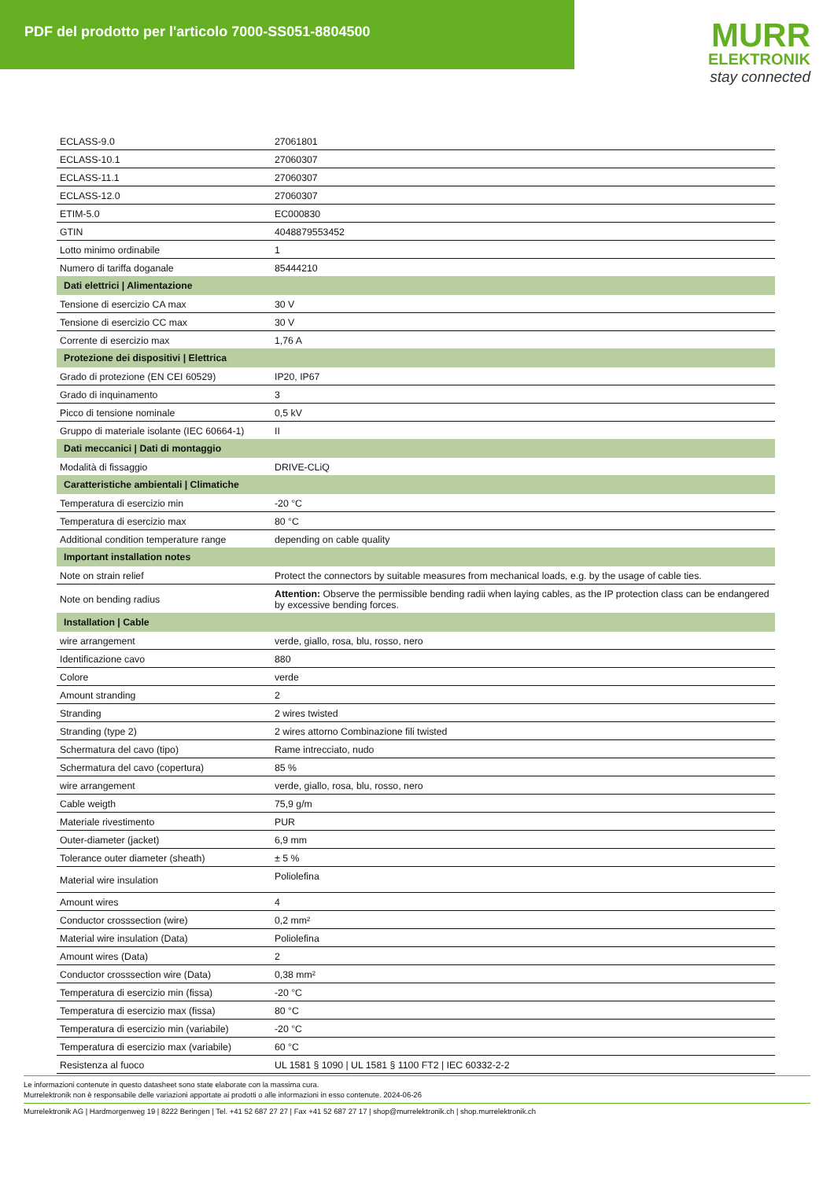PDF del prodotto per l'articolo 7000-SS051-8804500
MURR
ELEKTRONIK
stay connected
| ECLASS-9.0 | 27061801 |
| ECLASS-10.1 | 27060307 |
| ECLASS-11.1 | 27060307 |
| ECLASS-12.0 | 27060307 |
| ETIM-5.0 | EC000830 |
| GTIN | 4048879553452 |
| Lotto minimo ordinabile | 1 |
| Numero di tariffa doganale | 85444210 |
| Dati elettrici / Alimentazione | |
| Tensione di esercizio CA max | 30 V |
| Tensione di esercizio CC max | 30 V |
| Corrente di esercizio max | 1,76 A |
| Protezione dei dispositivi / Elettrica | |
| Grado di protezione (EN CEI 60529) | IP20, IP67 |
| Grado di inquinamento | 3 |
| Picco di tensione nominale | 0,5 kV |
| Gruppo di materiale isolante (IEC 60664-1) | II |
| Dati meccanici / Dati di montaggio | |
| Modalità di fissaggio | DRIVE-CLiQ |
| Caratteristiche ambientali / Climatiche | |
| Temperatura di esercizio min | -20 °C |
| Temperatura di esercizio max | 80 °C |
| Additional condition temperature range | depending on cable quality |
| Important installation notes | |
| Note on strain relief | Protect the connectors by suitable measures from mechanical loads, e.g. by the usage of cable ties. |
| Note on bending radius | Attention: Observe the permissible bending radii when laying cables, as the IP protection class can be endangered by excessive bending forces. |
| Installation / Cable | |
| wire arrangement | verde, giallo, rosa, blu, rosso, nero |
| Identificazione cavo | 880 |
| Colore | verde |
| Amount stranding | 2 |
| Stranding | 2 wires twisted |
| Stranding (type 2) | 2 wires attorno Combinazione fili twisted |
| Schermatura del cavo (tipo) | Rame intrecciato, nudo |
| Schermatura del cavo (copertura) | 85 % |
| wire arrangement | verde, giallo, rosa, blu, rosso, nero |
| Cable weigth | 75,9 g/m |
| Materiale rivestimento | PUR |
| Outer-diameter (jacket) | 6,9 mm |
| Tolerance outer diameter (sheath) | ± 5 % |
| Material wire insulation | Poliolefina |
| Amount wires | 4 |
| Conductor crosssection (wire) | 0,2 mm² |
| Material wire insulation (Data) | Poliolefina |
| Amount wires (Data) | 2 |
| Conductor crosssection wire (Data) | 0,38 mm² |
| Temperatura di esercizio min (fissa) | -20 °C |
| Temperatura di esercizio max (fissa) | 80 °C |
| Temperatura di esercizio min (variabile) | -20 °C |
| Temperatura di esercizio max (variabile) | 60 °C |
| Resistenza al fuoco | UL 1581 § 1090 / UL 1581 § 1100 FT2 / IEC 60332-2-2 |
Le informazioni contenute in questo datasheet sono state elaborate con la massima cura.
Murrelektronik non è responsabile delle variazioni apportate ai prodotti o alle informazioni in esso contenute. 2024-06-26
Murrelektronik AG | Hardmorgenweg 19 | 8222 Beringen | Tel. +41 52 687 27 27 | Fax +41 52 687 27 17 | shop@murrelektronik.ch | shop.murrelektronik.ch